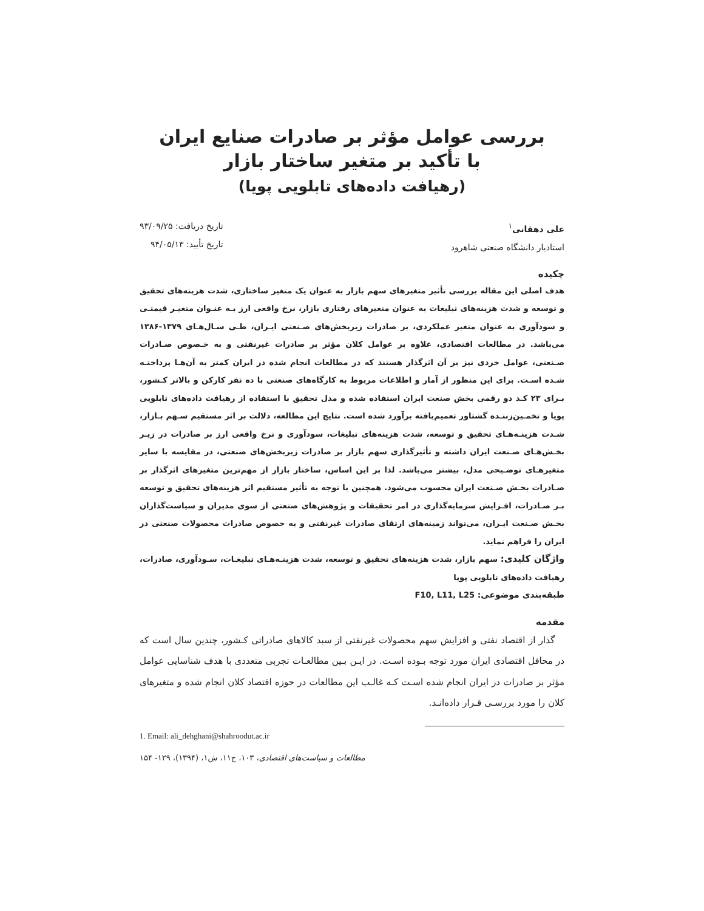بررسی عوامل مؤثر بر صادرات صنایع ایران
با تأکید بر متغیر ساختار بازار
(رهیافت داده‌های تابلویی پویا)
علی دهقانی<sup>۱</sup>
استادیار دانشگاه صنعتی شاهرود
تاریخ دریافت: ۹۳/۰۹/۲۵
تاریخ تأیید: ۹۴/۰۵/۱۳
چکیده
هدف اصلی این مقاله بررسی تأثیر متغیرهای سهم بازار به عنوان یک متغیر ساختاری، شدت هزینه‌های تحقیق و توسعه و شدت هزینه‌های تبلیغات به عنوان متغیرهای رفتاری بازار، نرخ واقعی ارز بـه عنـوان متغیـر قیمتـی و سودآوری به عنوان متغیر عملکردی، بر صادرات زیربخش‌های صـنعتی ایـران، طـی سـال‌هـای ۱۳۷۹-۱۳۸۶ می‌باشد. در مطالعات اقتصادی، علاوه بر عوامل کلان مؤثر بر صادرات غیرنفتی و به خـصوص صـادرات صـنعتی، عوامل خردی نیز بر آن اثرگذار هستند که در مطالعات انجام شده در ایران کمتر به آن‌هـا پرداختـه شـده اسـت. برای این منظور از آمار و اطلاعات مربوط به کارگاه‌های صنعتی با ده نفر کارکن و بالاتر کـشور، بـرای ۲۳ کـد دو رقمی بخش صنعت ایران استفاده شده و مدل تحقیق با استفاده از رهیافت داده‌های تابلویی پویا و تخمـین‌زننـده گشتاور تعمیم‌یافته برآورد شده است. نتایج این مطالعه، دلالت بر اثر مستقیم سـهم بـازار، شـدت هزینـه‌هـای تحقیق و توسعه، شدت هزینه‌های تبلیغات، سودآوری و نرخ واقعی ارز بر صادرات در زیـر بخـش‌هـای صـنعت ایران داشته و تأثیرگذاری سهم بازار بر صادرات زیربخش‌های صنعتی، در مقایسه با سایر متغیرهـای توضـیحی مدل، بیشتر می‌باشد. لذا بر این اساس، ساختار بازار از مهم‌ترین متغیرهای اثرگذار بر صـادرات بخـش صـنعت ایران محسوب می‌شود. همچنین با توجه به تأثیر مستقیم اثر هزینه‌های تحقیق و توسعه بـر صـادرات، افـزایش سرمایه‌گذاری در امر تحقیقات و پژوهش‌های صنعتی از سوی مدیران و سیاست‌گذاران بخـش صـنعت ایـران، می‌تواند زمینه‌های ارتقای صادرات غیرنفتی و به خصوص صادرات محصولات صنعتی در ایران را فراهم نماید.
واژگان کلیدی: سهم بازار، شدت هزینه‌های تحقیق و توسعه، شدت هزینـه‌هـای تبلیغـات، سـودآوری، صادرات، رهیافت داده‌های تابلویی پویا
طبقه‌بندی موضوعی: F10, L11, L25
مقدمه
گذار از اقتصاد نفتی و افزایش سهم محصولات غیرنفتی از سبد کالاهای صادراتی کـشور، چندین سال است که در محافل اقتصادی ایران مورد توجه بـوده اسـت. در ایـن بـین مطالعـات تجربی متعددی با هدف شناسایی عوامل مؤثر بر صادرات در ایران انجام شده اسـت کـه غالـب این مطالعات در حوزه اقتصاد کلان انجام شده و متغیرهای کلان را مورد بررسـی قـرار داده‌انـد.
1. Email: ali_dehghani@shahroodut.ac.ir
مطالعات و سیاست‌های اقتصادی، ۱۰۳، ج۱۱، ش۱، (۱۳۹۴)، ۱۲۹- ۱۵۴